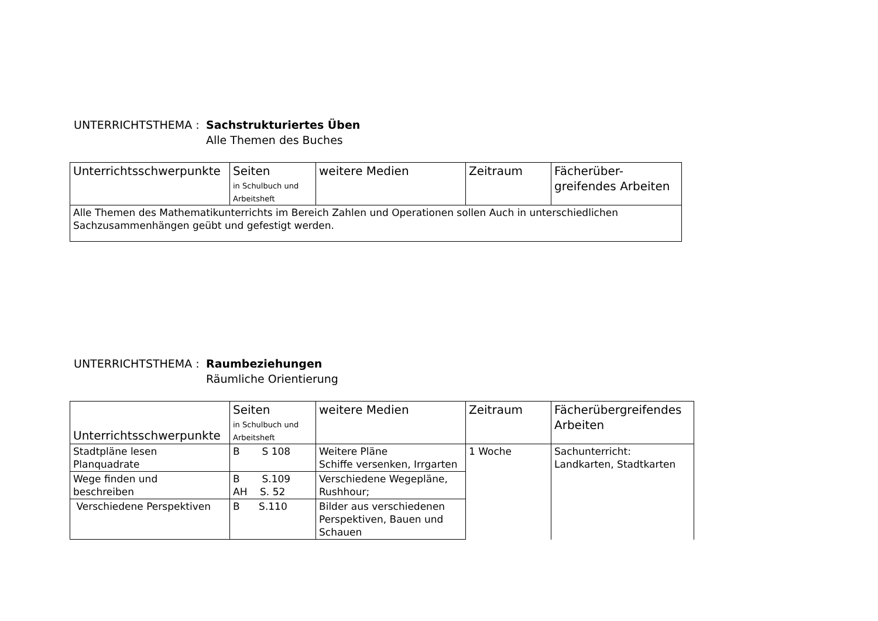UNTERRICHTSTHEMA : Sachstrukturiertes Üben
Alle Themen des Buches
| Unterrichtsschwerpunkte | Seiten in Schulbuch und Arbeitsheft | weitere Medien | Zeitraum | Fächerüber- greifendes Arbeiten |
| Alle Themen des Mathematikunterrichts im Bereich Zahlen und Operationen sollen Auch in unterschiedlichen Sachzusammenhängen geübt und gefestigt werden. | | | | |
UNTERRICHTSTHEMA : Raumbeziehungen
Räumliche Orientierung
| Unterrichtsschwerpunkte | Seiten in Schulbuch und Arbeitsheft | weitere Medien | Zeitraum | Fächerübergreifendes Arbeiten |
| Stadtpläne lesen Planquadrate | B S 108 | Weitere Pläne Schiffe versenken, Irrgarten | 1 Woche | Sachunterricht: Landkarten, Stadtkarten |
| Wege finden und beschreiben | B S.109 AH S. 52 | Verschiedene Wegepläne, Rushhour; | | |
| Verschiedene Perspektiven | B S.110 | Bilder aus verschiedenen Perspektiven, Bauen und Schauen | | |